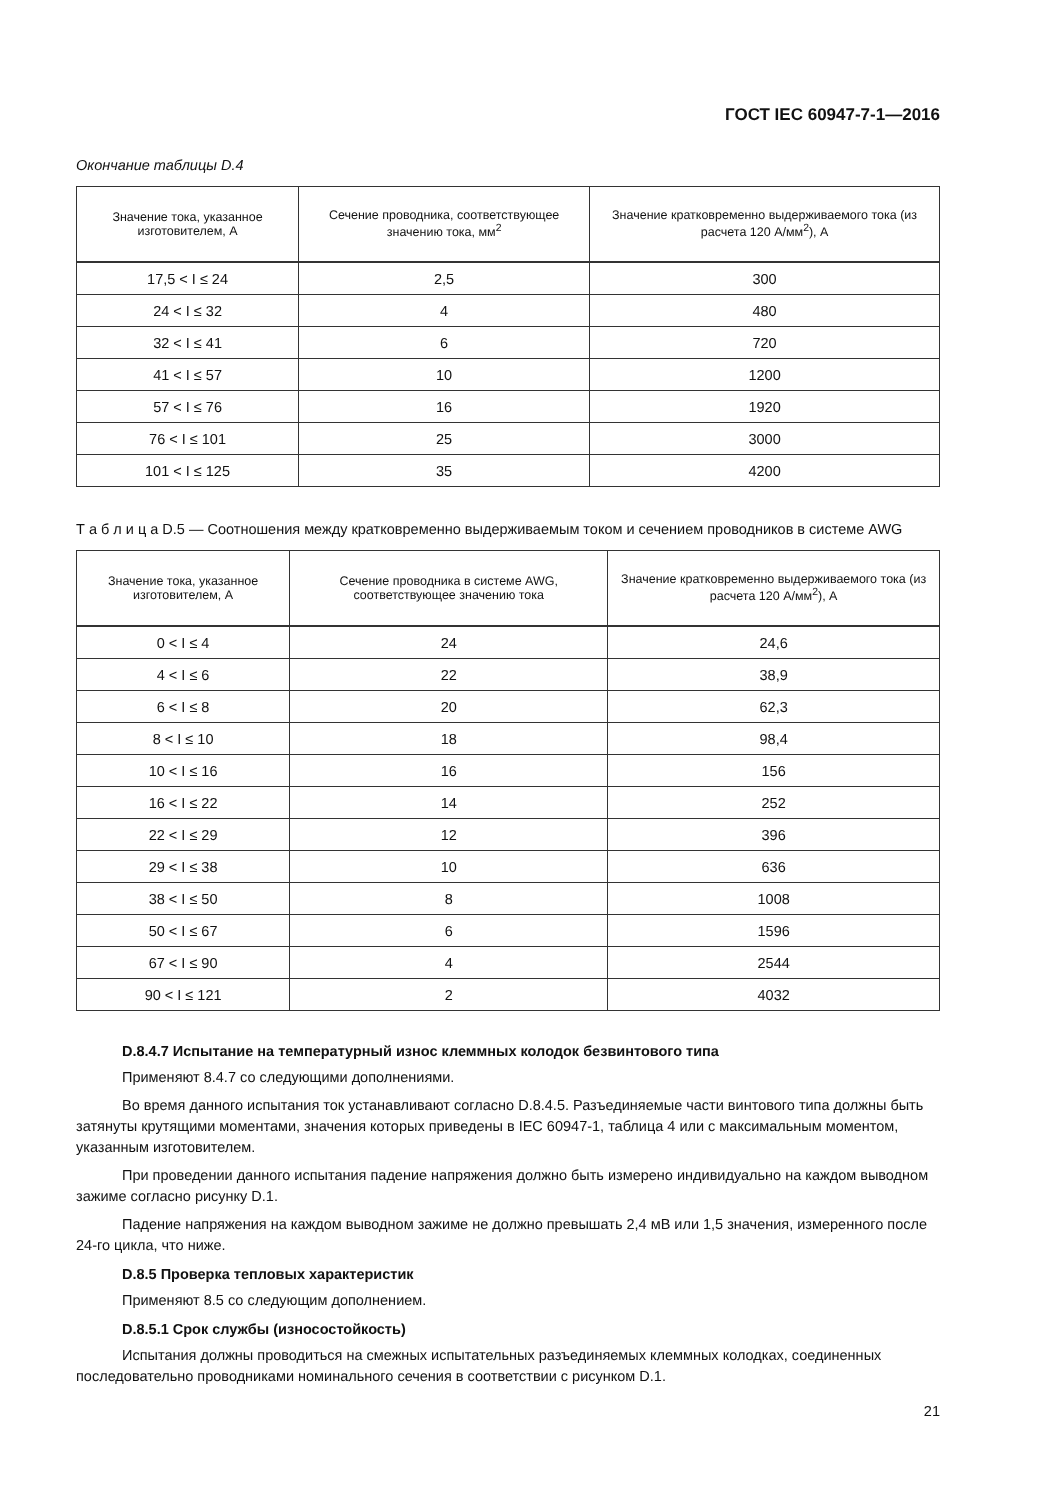ГОСТ IEC 60947-7-1—2016
Окончание таблицы D.4
| Значение тока, указанное изготовителем, А | Сечение проводника, соответствующее значению тока, мм<sup>2</sup> | Значение кратковременно выдерживаемого тока (из расчета 120 А/мм<sup>2</sup>), А |
| --- | --- | --- |
| 17,5 < I ≤ 24 | 2,5 | 300 |
| 24 < I ≤ 32 | 4 | 480 |
| 32 < I ≤ 41 | 6 | 720 |
| 41 < I ≤ 57 | 10 | 1200 |
| 57 < I ≤ 76 | 16 | 1920 |
| 76 < I ≤ 101 | 25 | 3000 |
| 101 < I ≤ 125 | 35 | 4200 |
Т а б л и ц а D.5 — Соотношения между кратковременно выдерживаемым током и сечением проводников в системе AWG
| Значение тока, указанное изготовителем, А | Сечение проводника в системе AWG, соответствующее значению тока | Значение кратковременно выдерживаемого тока (из расчета 120 А/мм<sup>2</sup>), А |
| --- | --- | --- |
| 0 < I ≤ 4 | 24 | 24,6 |
| 4 < I ≤ 6 | 22 | 38,9 |
| 6 < I ≤ 8 | 20 | 62,3 |
| 8 < I ≤ 10 | 18 | 98,4 |
| 10 < I ≤ 16 | 16 | 156 |
| 16 < I ≤ 22 | 14 | 252 |
| 22 < I ≤ 29 | 12 | 396 |
| 29 < I ≤ 38 | 10 | 636 |
| 38 < I ≤ 50 | 8 | 1008 |
| 50 < I ≤ 67 | 6 | 1596 |
| 67 < I ≤ 90 | 4 | 2544 |
| 90 < I ≤ 121 | 2 | 4032 |
D.8.4.7 Испытание на температурный износ клеммных колодок безвинтового типа
Применяют 8.4.7 со следующими дополнениями.
Во время данного испытания ток устанавливают согласно D.8.4.5. Разъединяемые части винтового типа должны быть затянуты крутящими моментами, значения которых приведены в IEC 60947-1, таблица 4 или с максимальным моментом, указанным изготовителем.
При проведении данного испытания падение напряжения должно быть измерено индивидуально на каждом выводном зажиме согласно рисунку D.1.
Падение напряжения на каждом выводном зажиме не должно превышать 2,4 мВ или 1,5 значения, измеренного после 24-го цикла, что ниже.
D.8.5 Проверка тепловых характеристик
Применяют 8.5 со следующим дополнением.
D.8.5.1 Срок службы (износостойкость)
Испытания должны проводиться на смежных испытательных разъединяемых клеммных колодках, соединенных последовательно проводниками номинального сечения в соответствии с рисунком D.1.
21